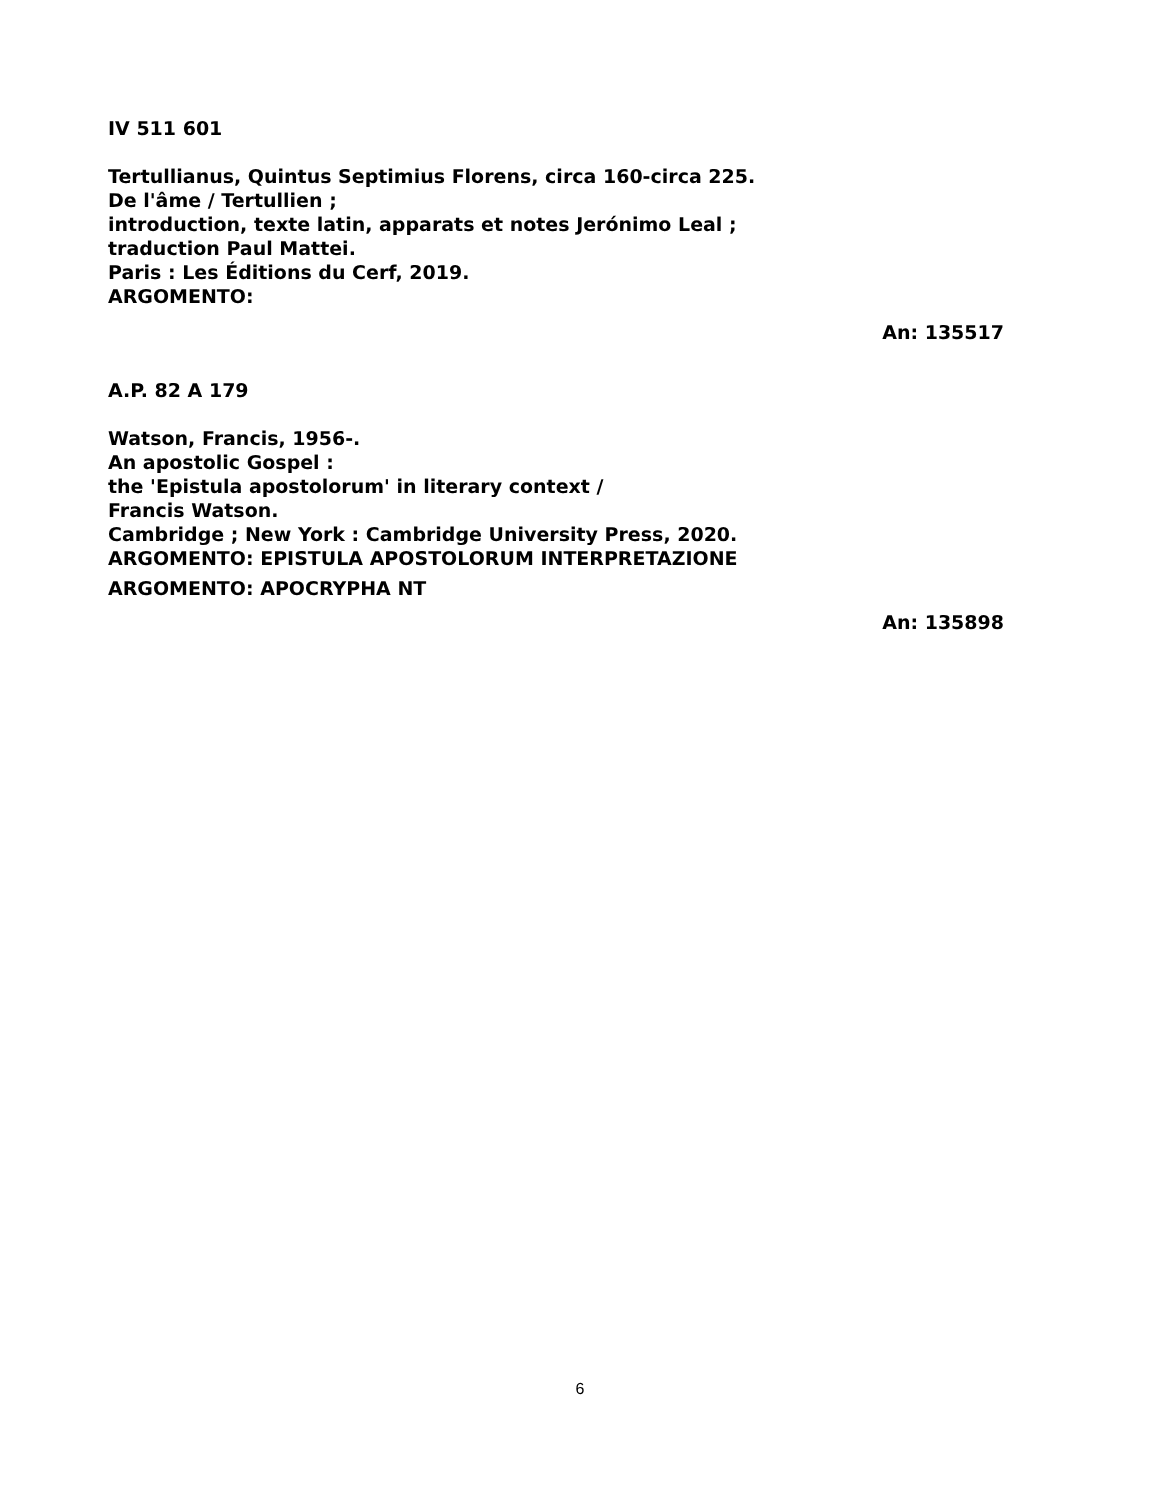IV 511 601
Tertullianus, Quintus Septimius Florens, circa 160-circa 225.
De l'âme / Tertullien ;
introduction, texte latin, apparats et notes Jerónimo Leal ;
traduction Paul Mattei.
Paris : Les Éditions du Cerf, 2019.
ARGOMENTO:
An: 135517
A.P. 82 A 179
Watson, Francis, 1956-.
An apostolic Gospel :
the 'Epistula apostolorum' in literary context /
Francis Watson.
Cambridge ; New York : Cambridge University Press, 2020.
ARGOMENTO: EPISTULA APOSTOLORUM INTERPRETAZIONE
ARGOMENTO: APOCRYPHA NT
An: 135898
6